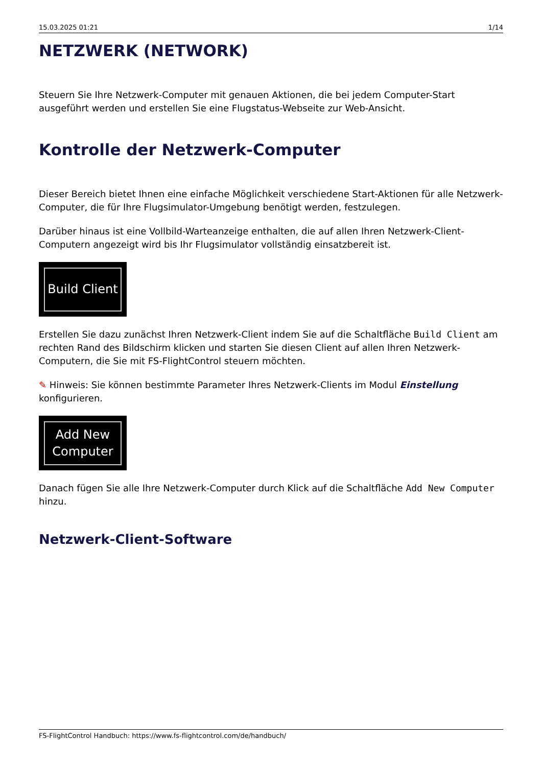15.03.2025 01:21 1/14
NETZWERK (NETWORK)
Steuern Sie Ihre Netzwerk-Computer mit genauen Aktionen, die bei jedem Computer-Start ausgeführt werden und erstellen Sie eine Flugstatus-Webseite zur Web-Ansicht.
Kontrolle der Netzwerk-Computer
Dieser Bereich bietet Ihnen eine einfache Möglichkeit verschiedene Start-Aktionen für alle Netzwerk-Computer, die für Ihre Flugsimulator-Umgebung benötigt werden, festzulegen.
Darüber hinaus ist eine Vollbild-Warteanzeige enthalten, die auf allen Ihren Netzwerk-Client-Computern angezeigt wird bis Ihr Flugsimulator vollständig einsatzbereit ist.
Build Client
Erstellen Sie dazu zunächst Ihren Netzwerk-Client indem Sie auf die Schaltfläche Build Client am rechten Rand des Bildschirm klicken und starten Sie diesen Client auf allen Ihren Netzwerk-Computern, die Sie mit FS-FlightControl steuern möchten.
✎ Hinweis: Sie können bestimmte Parameter Ihres Netzwerk-Clients im Modul Einstellung konfigurieren.
Add New
Computer
Danach fügen Sie alle Ihre Netzwerk-Computer durch Klick auf die Schaltfläche Add New Computer hinzu.
Netzwerk-Client-Software
FS-FlightControl Handbuch: https://www.fs-flightcontrol.com/de/handbuch/